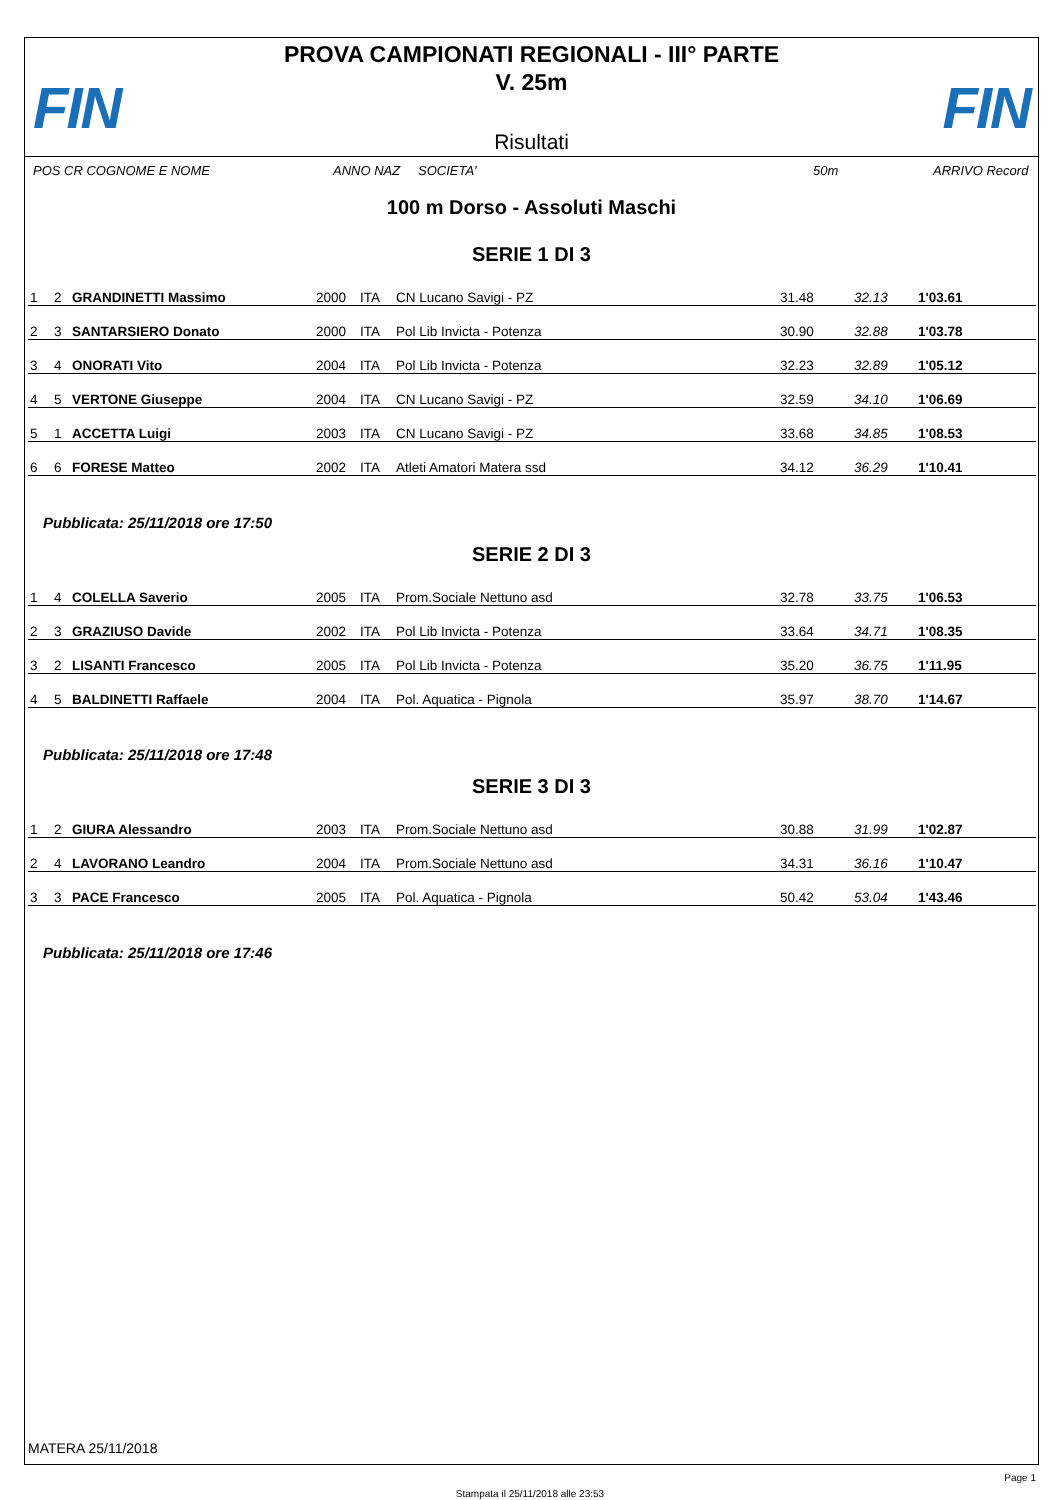FIN FIN
PROVA CAMPIONATI REGIONALI - III° PARTE
V. 25m
Risultati
POS CR COGNOME E NOME ANNO NAZ SOCIETA' 50m ARRIVO Record
100 m Dorso - Assoluti Maschi
SERIE 1 DI 3
| 1 | 2 | GRANDINETTI Massimo | 2000 | ITA | CN Lucano Savigi - PZ | 31.48 | 32.13 | 1'03.61 |
| 2 | 3 | SANTARSIERO Donato | 2000 | ITA | Pol Lib Invicta - Potenza | 30.90 | 32.88 | 1'03.78 |
| 3 | 4 | ONORATI Vito | 2004 | ITA | Pol Lib Invicta - Potenza | 32.23 | 32.89 | 1'05.12 |
| 4 | 5 | VERTONE Giuseppe | 2004 | ITA | CN Lucano Savigi - PZ | 32.59 | 34.10 | 1'06.69 |
| 5 | 1 | ACCETTA Luigi | 2003 | ITA | CN Lucano Savigi - PZ | 33.68 | 34.85 | 1'08.53 |
| 6 | 6 | FORESE Matteo | 2002 | ITA | Atleti Amatori Matera ssd | 34.12 | 36.29 | 1'10.41 |
Pubblicata: 25/11/2018 ore 17:50
SERIE 2 DI 3
| 1 | 4 | COLELLA Saverio | 2005 | ITA | Prom.Sociale Nettuno asd | 32.78 | 33.75 | 1'06.53 |
| 2 | 3 | GRAZIUSO Davide | 2002 | ITA | Pol Lib Invicta - Potenza | 33.64 | 34.71 | 1'08.35 |
| 3 | 2 | LISANTI Francesco | 2005 | ITA | Pol Lib Invicta - Potenza | 35.20 | 36.75 | 1'11.95 |
| 4 | 5 | BALDINETTI Raffaele | 2004 | ITA | Pol. Aquatica - Pignola | 35.97 | 38.70 | 1'14.67 |
Pubblicata: 25/11/2018 ore 17:48
SERIE 3 DI 3
| 1 | 2 | GIURA Alessandro | 2003 | ITA | Prom.Sociale Nettuno asd | 30.88 | 31.99 | 1'02.87 |
| 2 | 4 | LAVORANO Leandro | 2004 | ITA | Prom.Sociale Nettuno asd | 34.31 | 36.16 | 1'10.47 |
| 3 | 3 | PACE Francesco | 2005 | ITA | Pol. Aquatica - Pignola | 50.42 | 53.04 | 1'43.46 |
Pubblicata: 25/11/2018 ore 17:46
MATERA 25/11/2018
Page 1
Stampata il 25/11/2018 alle 23:53